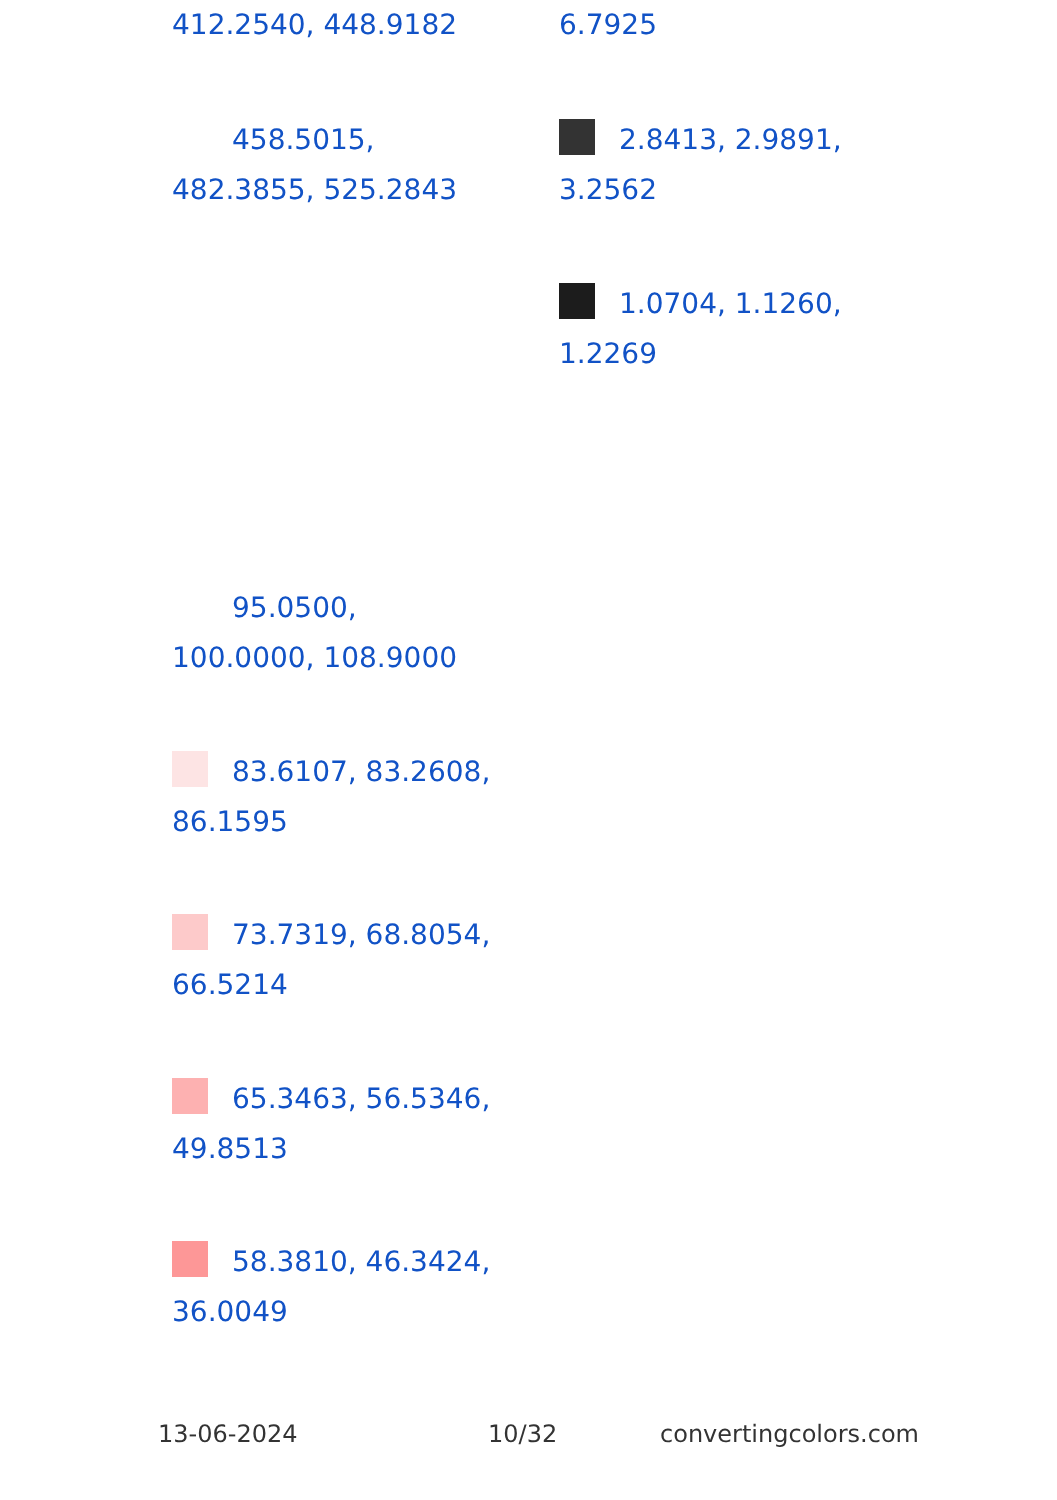412.2540, 448.9182
458.5015, 482.3855, 525.2843
95.0500, 100.0000, 108.9000
83.6107, 83.2608, 86.1595
73.7319, 68.8054, 66.5214
65.3463, 56.5346, 49.8513
58.3810, 46.3424, 36.0049
6.7925
2.8413, 2.9891, 3.2562
1.0704, 1.1260, 1.2269
13-06-2024 10/32 convertingcolors.com